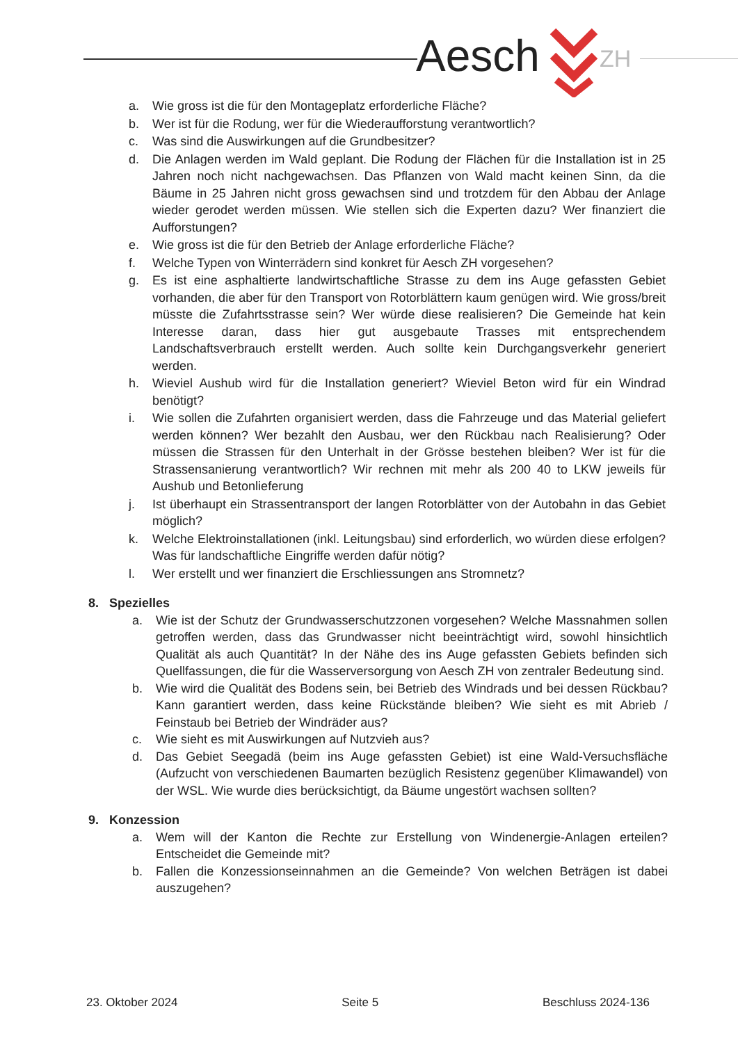Aesch ZH
a. Wie gross ist die für den Montageplatz erforderliche Fläche?
b. Wer ist für die Rodung, wer für die Wiederaufforstung verantwortlich?
c. Was sind die Auswirkungen auf die Grundbesitzer?
d. Die Anlagen werden im Wald geplant. Die Rodung der Flächen für die Installation ist in 25 Jahren noch nicht nachgewachsen. Das Pflanzen von Wald macht keinen Sinn, da die Bäume in 25 Jahren nicht gross gewachsen sind und trotzdem für den Abbau der Anlage wieder gerodet werden müssen. Wie stellen sich die Experten dazu? Wer finanziert die Aufforstungen?
e. Wie gross ist die für den Betrieb der Anlage erforderliche Fläche?
f. Welche Typen von Winterrädern sind konkret für Aesch ZH vorgesehen?
g. Es ist eine asphaltierte landwirtschaftliche Strasse zu dem ins Auge gefassten Gebiet vorhanden, die aber für den Transport von Rotorblättern kaum genügen wird. Wie gross/breit müsste die Zufahrtsstrasse sein? Wer würde diese realisieren? Die Gemeinde hat kein Interesse daran, dass hier gut ausgebaute Trasses mit entsprechendem Landschaftsverbrauch erstellt werden. Auch sollte kein Durchgangsverkehr generiert werden.
h. Wieviel Aushub wird für die Installation generiert? Wieviel Beton wird für ein Windrad benötigt?
i. Wie sollen die Zufahrten organisiert werden, dass die Fahrzeuge und das Material geliefert werden können? Wer bezahlt den Ausbau, wer den Rückbau nach Realisierung? Oder müssen die Strassen für den Unterhalt in der Grösse bestehen bleiben? Wer ist für die Strassensanierung verantwortlich? Wir rechnen mit mehr als 200 40 to LKW jeweils für Aushub und Betonlieferung
j. Ist überhaupt ein Strassentransport der langen Rotorblätter von der Autobahn in das Gebiet möglich?
k. Welche Elektroinstallationen (inkl. Leitungsbau) sind erforderlich, wo würden diese erfolgen? Was für landschaftliche Eingriffe werden dafür nötig?
l. Wer erstellt und wer finanziert die Erschliessungen ans Stromnetz?
8. Spezielles
a. Wie ist der Schutz der Grundwasserschutzzonen vorgesehen? Welche Massnahmen sollen getroffen werden, dass das Grundwasser nicht beeinträchtigt wird, sowohl hinsichtlich Qualität als auch Quantität? In der Nähe des ins Auge gefassten Gebiets befinden sich Quellfassungen, die für die Wasserversorgung von Aesch ZH von zentraler Bedeutung sind.
b. Wie wird die Qualität des Bodens sein, bei Betrieb des Windrads und bei dessen Rückbau? Kann garantiert werden, dass keine Rückstände bleiben? Wie sieht es mit Abrieb / Feinstaub bei Betrieb der Windräder aus?
c. Wie sieht es mit Auswirkungen auf Nutzvieh aus?
d. Das Gebiet Seegadä (beim ins Auge gefassten Gebiet) ist eine Wald-Versuchsfläche (Aufzucht von verschiedenen Baumarten bezüglich Resistenz gegenüber Klimawandel) von der WSL. Wie wurde dies berücksichtigt, da Bäume ungestört wachsen sollten?
9. Konzession
a. Wem will der Kanton die Rechte zur Erstellung von Windenergie-Anlagen erteilen? Entscheidet die Gemeinde mit?
b. Fallen die Konzessionseinnahmen an die Gemeinde? Von welchen Beträgen ist dabei auszugehen?
23. Oktober 2024 Seite 5 Beschluss 2024-136